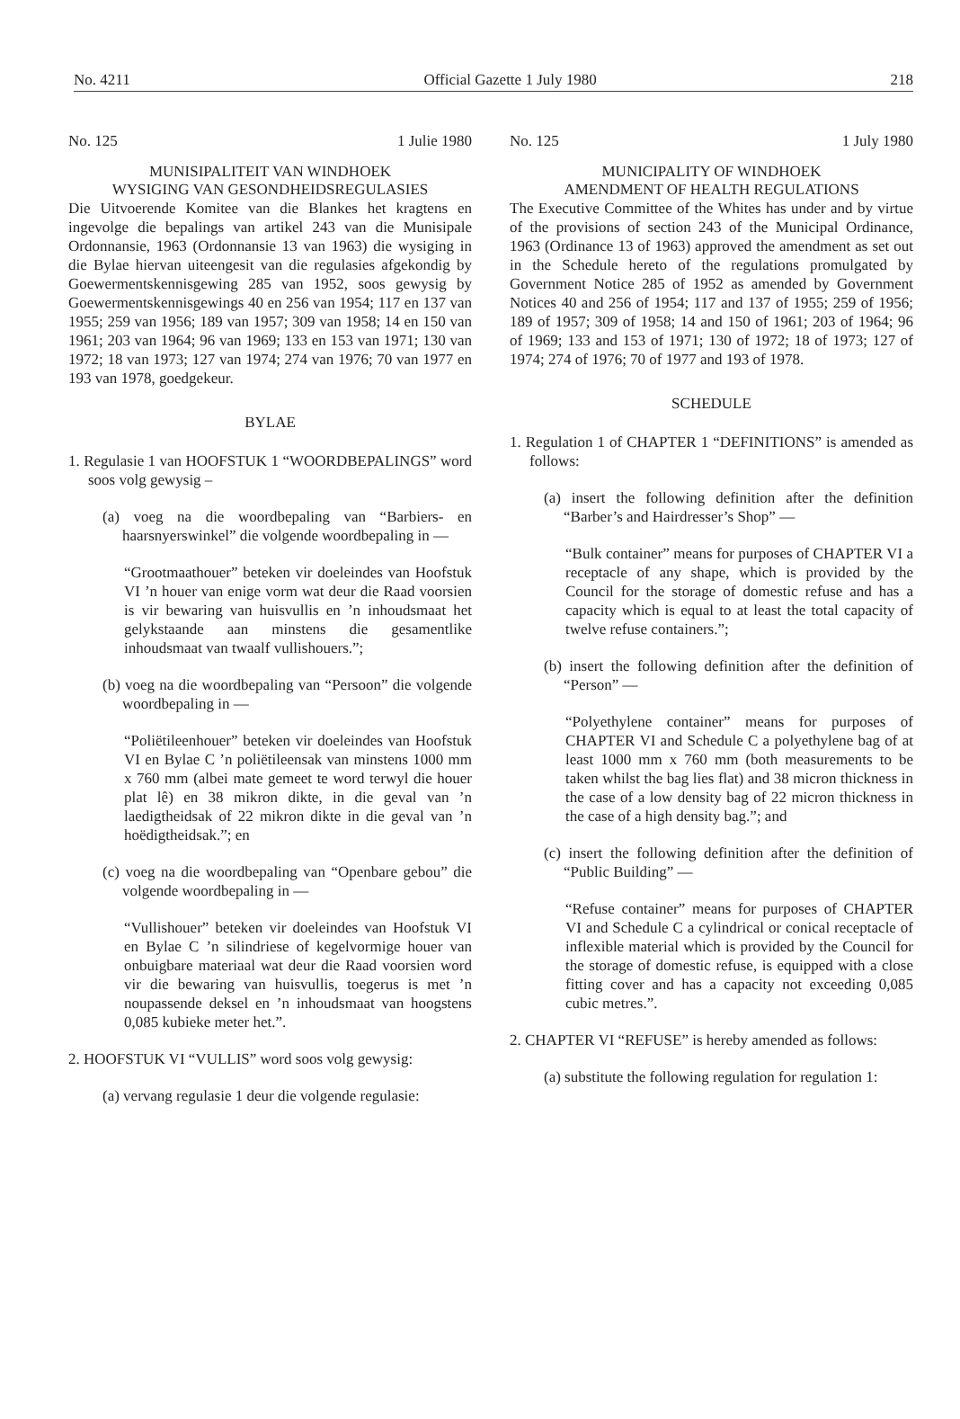No. 4211 Official Gazette 1 July 1980 218
No. 125 1 Julie 1980
MUNISIPALITEIT VAN WINDHOEK
WYSIGING VAN GESONDHEIDSREGULASIES
Die Uitvoerende Komitee van die Blankes het kragtens en ingevolge die bepalings van artikel 243 van die Munisipale Ordonnansie, 1963 (Ordonnansie 13 van 1963) die wysiging in die Bylae hiervan uiteengesit van die regulasies afgekondig by Goewermentskennisgewing 285 van 1952, soos gewysig by Goewermentskennisgewings 40 en 256 van 1954; 117 en 137 van 1955; 259 van 1956; 189 van 1957; 309 van 1958; 14 en 150 van 1961; 203 van 1964; 96 van 1969; 133 en 153 van 1971; 130 van 1972; 18 van 1973; 127 van 1974; 274 van 1976; 70 van 1977 en 193 van 1978, goedgekeur.
BYLAE
1. Regulasie 1 van HOOFSTUK 1 “WOORDBEPALINGS” word soos volg gewysig –
(a) voeg na die woordbepaling van “Barbiers- en haarsnyerswinkel” die volgende woordbepaling in —
“Grootmaathouer” beteken vir doeleindes van Hoofstuk VI ’n houer van enige vorm wat deur die Raad voorsien is vir bewaring van huisvullis en ’n inhoudsmaat het gelykstaande aan minstens die gesamentlike inhoudsmaat van twaalf vullishouers.”;
(b) voeg na die woordbepaling van “Persoon” die volgende woordbepaling in —
“Poliëtileenhouer” beteken vir doeleindes van Hoofstuk VI en Bylae C ’n poliëtileensak van minstens 1000 mm x 760 mm (albei mate gemeet te word terwyl die houer plat lê) en 38 mikron dikte, in die geval van ’n laedigtheidsak of 22 mikron dikte in die geval van ’n hoëdigtheidsak.”; en
(c) voeg na die woordbepaling van “Openbare gebou” die volgende woordbepaling in —
“Vullishouer” beteken vir doeleindes van Hoofstuk VI en Bylae C ’n silindriese of kegelvormige houer van onbuigbare materiaal wat deur die Raad voorsien word vir die bewaring van huisvullis, toegerus is met ’n noupassende deksel en ’n inhoudsmaat van hoogstens 0,085 kubieke meter het.”.
2. HOOFSTUK VI “VULLIS” word soos volg gewysig:
(a) vervang regulasie 1 deur die volgende regulasie:
No. 125 1 July 1980
MUNICIPALITY OF WINDHOEK
AMENDMENT OF HEALTH REGULATIONS
The Executive Committee of the Whites has under and by virtue of the provisions of section 243 of the Municipal Ordinance, 1963 (Ordinance 13 of 1963) approved the amendment as set out in the Schedule hereto of the regulations promulgated by Government Notice 285 of 1952 as amended by Government Notices 40 and 256 of 1954; 117 and 137 of 1955; 259 of 1956; 189 of 1957; 309 of 1958; 14 and 150 of 1961; 203 of 1964; 96 of 1969; 133 and 153 of 1971; 130 of 1972; 18 of 1973; 127 of 1974; 274 of 1976; 70 of 1977 and 193 of 1978.
SCHEDULE
1. Regulation 1 of CHAPTER 1 “DEFINITIONS” is amended as follows:
(a) insert the following definition after the definition “Barber’s and Hairdresser’s Shop” —
“Bulk container” means for purposes of CHAPTER VI a receptacle of any shape, which is provided by the Council for the storage of domestic refuse and has a capacity which is equal to at least the total capacity of twelve refuse containers.”;
(b) insert the following definition after the definition of “Person” —
“Polyethylene container” means for purposes of CHAPTER VI and Schedule C a polyethylene bag of at least 1000 mm x 760 mm (both measurements to be taken whilst the bag lies flat) and 38 micron thickness in the case of a low density bag of 22 micron thickness in the case of a high density bag.”; and
(c) insert the following definition after the definition of “Public Building” —
“Refuse container” means for purposes of CHAPTER VI and Schedule C a cylindrical or conical receptacle of inflexible material which is provided by the Council for the storage of domestic refuse, is equipped with a close fitting cover and has a capacity not exceeding 0,085 cubic metres.”.
2. CHAPTER VI “REFUSE” is hereby amended as follows:
(a) substitute the following regulation for regulation 1: